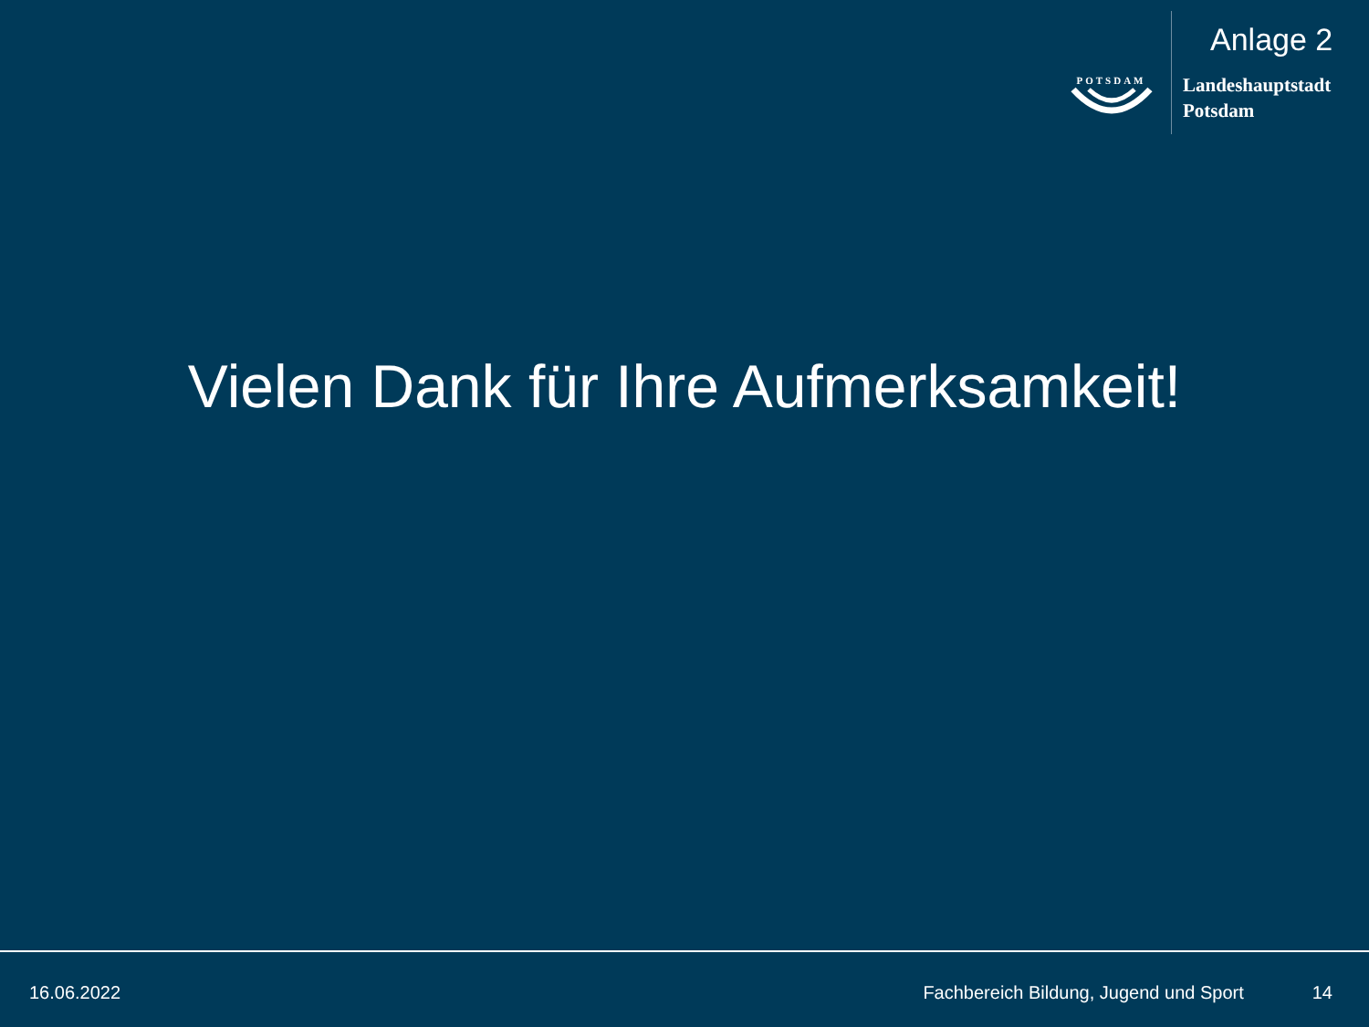POTSDAM
Anlage 2
Landeshauptstadt
Potsdam
Vielen Dank für Ihre Aufmerksamkeit!
16.06.2022 Fachbereich Bildung, Jugend und Sport 14